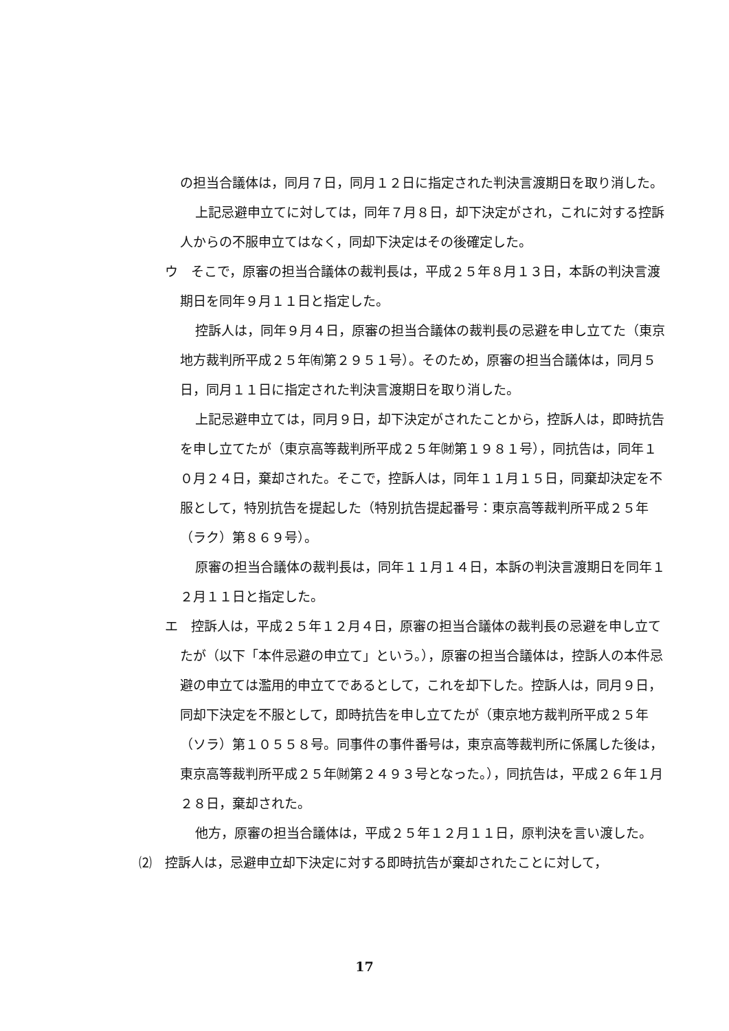の担当合議体は，同月７日，同月１２日に指定された判決言渡期日を取り消した。
上記忌避申立てに対しては，同年７月８日，却下決定がされ，これに対する控訴人からの不服申立てはなく，同却下決定はその後確定した。
ウ　そこで，原審の担当合議体の裁判長は，平成２５年８月１３日，本訴の判決言渡期日を同年９月１１日と指定した。
控訴人は，同年９月４日，原審の担当合議体の裁判長の忌避を申し立てた（東京地方裁判所平成２５年㈲第２９５１号）。そのため，原審の担当合議体は，同月５日，同月１１日に指定された判決言渡期日を取り消した。
上記忌避申立ては，同月９日，却下決定がされたことから，控訴人は，即時抗告を申し立てたが（東京高等裁判所平成２５年㈶第１９８１号），同抗告は，同年１０月２４日，棄却された。そこで，控訴人は，同年１１月１５日，同棄却決定を不服として，特別抗告を提起した（特別抗告提起番号：東京高等裁判所平成２５年（ラク）第８６９号）。
原審の担当合議体の裁判長は，同年１１月１４日，本訴の判決言渡期日を同年１２月１１日と指定した。
エ　控訴人は，平成２５年１２月４日，原審の担当合議体の裁判長の忌避を申し立てたが（以下「本件忌避の申立て」という。），原審の担当合議体は，控訴人の本件忌避の申立ては濫用的申立てであるとして，これを却下した。控訴人は，同月９日，同却下決定を不服として，即時抗告を申し立てたが（東京地方裁判所平成２５年（ソラ）第１０５５８号。同事件の事件番号は，東京高等裁判所に係属した後は，東京高等裁判所平成２５年㈶第２４９３号となった。），同抗告は，平成２６年１月２８日，棄却された。
他方，原審の担当合議体は，平成２５年１２月１１日，原判決を言い渡した。
⑵　控訴人は，忌避申立却下決定に対する即時抗告が棄却されたことに対して，
17